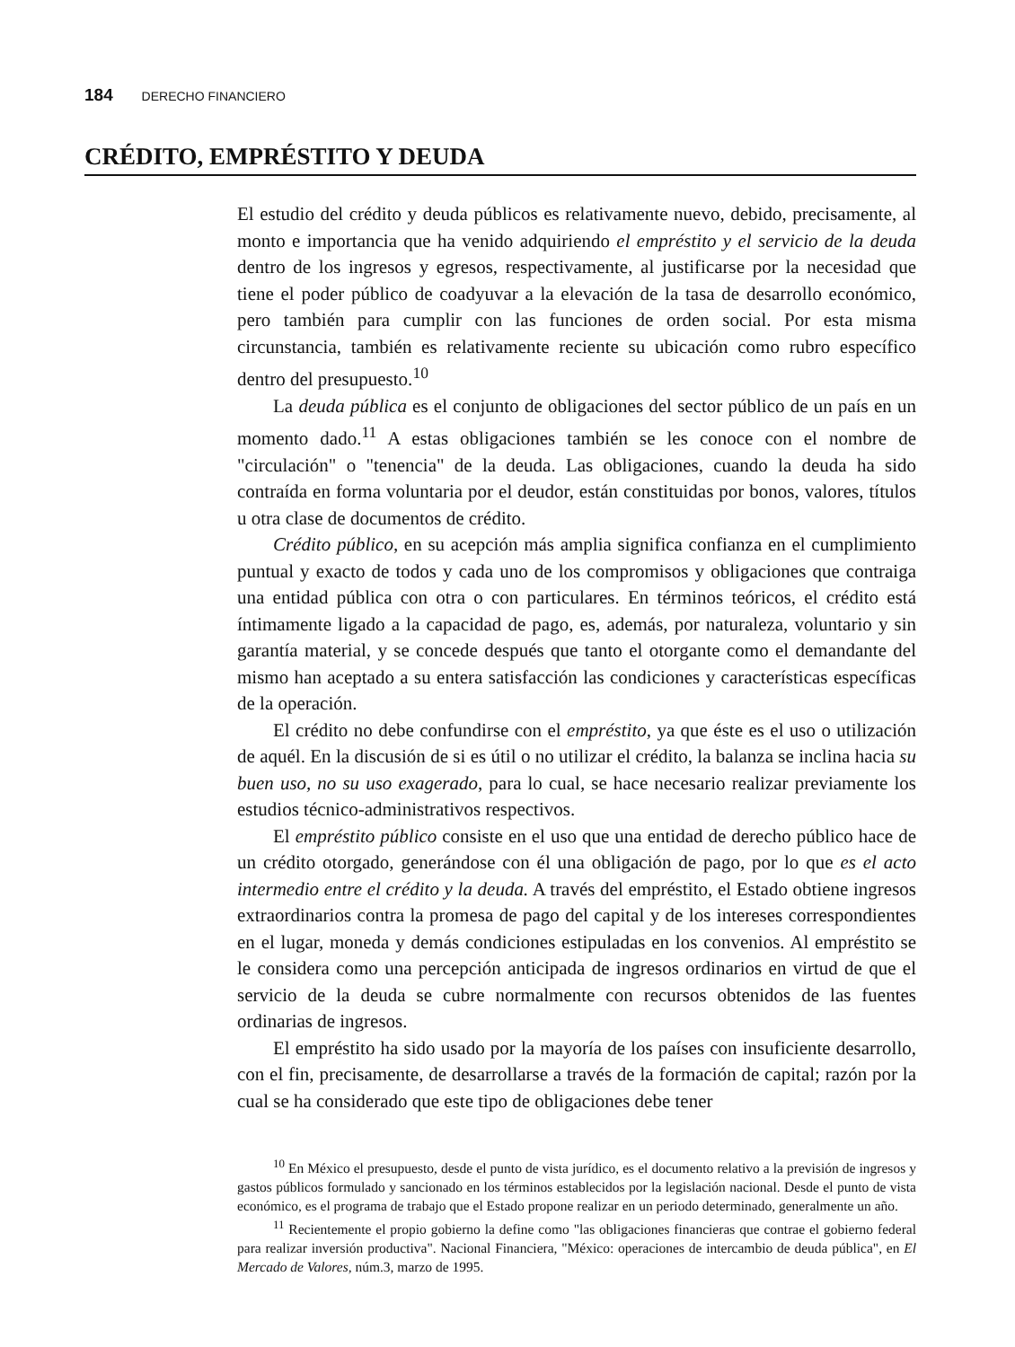184 DERECHO FINANCIERO
CRÉDITO, EMPRÉSTITO Y DEUDA
El estudio del crédito y deuda públicos es relativamente nuevo, debido, precisamente, al monto e importancia que ha venido adquiriendo el empréstito y el servicio de la deuda dentro de los ingresos y egresos, respectivamente, al justificarse por la necesidad que tiene el poder público de coadyuvar a la elevación de la tasa de desarrollo económico, pero también para cumplir con las funciones de orden social. Por esta misma circunstancia, también es relativamente reciente su ubicación como rubro específico dentro del presupuesto.<sup>10</sup>
La deuda pública es el conjunto de obligaciones del sector público de un país en un momento dado.<sup>11</sup> A estas obligaciones también se les conoce con el nombre de "circulación" o "tenencia" de la deuda. Las obligaciones, cuando la deuda ha sido contraída en forma voluntaria por el deudor, están constituidas por bonos, valores, títulos u otra clase de documentos de crédito.
Crédito público, en su acepción más amplia significa confianza en el cumplimiento puntual y exacto de todos y cada uno de los compromisos y obligaciones que contraiga una entidad pública con otra o con particulares. En términos teóricos, el crédito está íntimamente ligado a la capacidad de pago, es, además, por naturaleza, voluntario y sin garantía material, y se concede después que tanto el otorgante como el demandante del mismo han aceptado a su entera satisfacción las condiciones y características específicas de la operación.
El crédito no debe confundirse con el empréstito, ya que éste es el uso o utilización de aquél. En la discusión de si es útil o no utilizar el crédito, la balanza se inclina hacia su buen uso, no su uso exagerado, para lo cual, se hace necesario realizar previamente los estudios técnico-administrativos respectivos.
El empréstito público consiste en el uso que una entidad de derecho público hace de un crédito otorgado, generándose con él una obligación de pago, por lo que es el acto intermedio entre el crédito y la deuda. A través del empréstito, el Estado obtiene ingresos extraordinarios contra la promesa de pago del capital y de los intereses correspondientes en el lugar, moneda y demás condiciones estipuladas en los convenios. Al empréstito se le considera como una percepción anticipada de ingresos ordinarios en virtud de que el servicio de la deuda se cubre normalmente con recursos obtenidos de las fuentes ordinarias de ingresos.
El empréstito ha sido usado por la mayoría de los países con insuficiente desarrollo, con el fin, precisamente, de desarrollarse a través de la formación de capital; razón por la cual se ha considerado que este tipo de obligaciones debe tener
<sup>10</sup> En México el presupuesto, desde el punto de vista jurídico, es el documento relativo a la previsión de ingresos y gastos públicos formulado y sancionado en los términos establecidos por la legislación nacional. Desde el punto de vista económico, es el programa de trabajo que el Estado propone realizar en un periodo determinado, generalmente un año.
<sup>11</sup> Recientemente el propio gobierno la define como "las obligaciones financieras que contrae el gobierno federal para realizar inversión productiva". Nacional Financiera, "México: operaciones de intercambio de deuda pública", en El Mercado de Valores, núm.3, marzo de 1995.